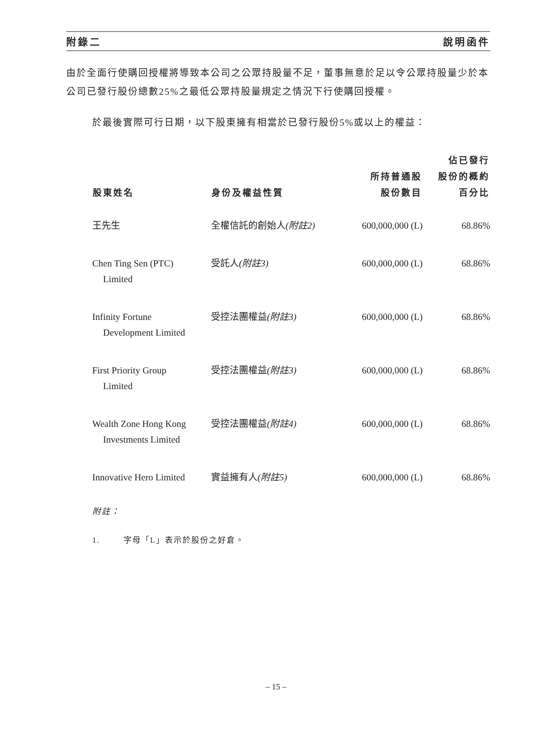附錄二 說明函件
由於全面行使購回授權將導致本公司之公眾持股量不足，董事無意於足以令公眾持股量少於本公司已發行股份總數25%之最低公眾持股量規定之情況下行使購回授權。
於最後實際可行日期，以下股東擁有相當於已發行股份5%或以上的權益：
| 股東姓名 | 身份及權益性質 | 所持普通股 股份數目 | 佔已發行 股份的概約 百分比 |
| --- | --- | --- | --- |
| 王先生 | 全權信託的創始人 (附註2) | 600,000,000 (L) | 68.86% |
| Chen Ting Sen (PTC) Limited | 受託人 (附註3) | 600,000,000 (L) | 68.86% |
| Infinity Fortune Development Limited | 受控法團權益 (附註3) | 600,000,000 (L) | 68.86% |
| First Priority Group Limited | 受控法團權益 (附註3) | 600,000,000 (L) | 68.86% |
| Wealth Zone Hong Kong Investments Limited | 受控法團權益 (附註4) | 600,000,000 (L) | 68.86% |
| Innovative Hero Limited | 實益擁有人 (附註5) | 600,000,000 (L) | 68.86% |
附註：
1. 字母「L」表示於股份之好倉。
– 15 –